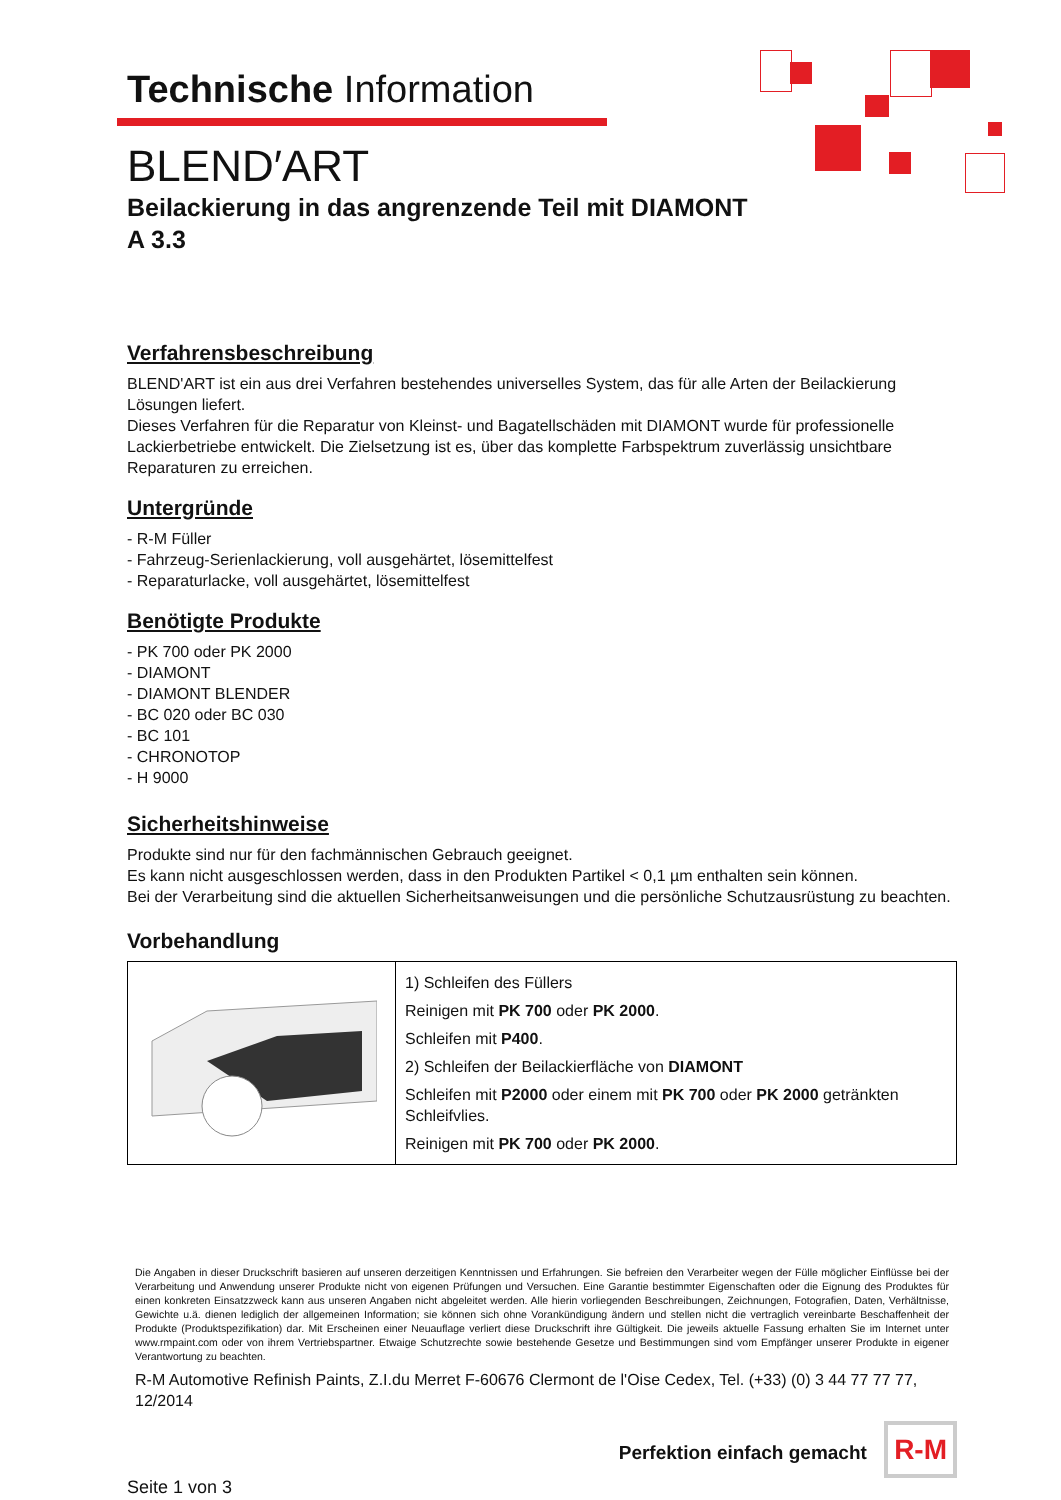Technische Information
BLEND′ART
Beilackierung in das angrenzende Teil mit DIAMONT
A 3.3
Verfahrensbeschreibung
BLEND'ART ist ein aus drei Verfahren bestehendes universelles System, das für alle Arten der Beilackierung Lösungen liefert.
Dieses Verfahren für die Reparatur von Kleinst- und Bagatellschäden mit DIAMONT wurde für professionelle Lackierbetriebe entwickelt. Die Zielsetzung ist es, über das komplette Farbspektrum zuverlässig unsichtbare Reparaturen zu erreichen.
Untergründe
- R-M Füller
- Fahrzeug-Serienlackierung, voll ausgehärtet, lösemittelfest
- Reparaturlacke, voll ausgehärtet, lösemittelfest
Benötigte Produkte
- PK 700 oder PK 2000
- DIAMONT
- DIAMONT BLENDER
- BC 020 oder BC 030
- BC 101
- CHRONOTOP
- H 9000
Sicherheitshinweise
Produkte sind nur für den fachmännischen Gebrauch geeignet.
Es kann nicht ausgeschlossen werden, dass in den Produkten Partikel < 0,1 µm enthalten sein können.
Bei der Verarbeitung sind die aktuellen Sicherheitsanweisungen und die persönliche Schutzausrüstung zu beachten.
Vorbehandlung
| | 1) Schleifen des Füllers Reinigen mit PK 700 oder PK 2000 . Schleifen mit P400 . 2) Schleifen der Beilackierfläche von DIAMONT Schleifen mit P2000 oder einem mit PK 700 oder PK 2000 getränkten Schleifvlies. Reinigen mit PK 700 oder PK 2000 . |
Die Angaben in dieser Druckschrift basieren auf unseren derzeitigen Kenntnissen und Erfahrungen. Sie befreien den Verarbeiter wegen der Fülle möglicher Einflüsse bei der Verarbeitung und Anwendung unserer Produkte nicht von eigenen Prüfungen und Versuchen. Eine Garantie bestimmter Eigenschaften oder die Eignung des Produktes für einen konkreten Einsatzzweck kann aus unseren Angaben nicht abgeleitet werden. Alle hierin vorliegenden Beschreibungen, Zeichnungen, Fotografien, Daten, Verhältnisse, Gewichte u.ä. dienen lediglich der allgemeinen Information; sie können sich ohne Vorankündigung ändern und stellen nicht die vertraglich vereinbarte Beschaffenheit der Produkte (Produktspezifikation) dar. Mit Erscheinen einer Neuauflage verliert diese Druckschrift ihre Gültigkeit. Die jeweils aktuelle Fassung erhalten Sie im Internet unter www.rmpaint.com oder von ihrem Vertriebspartner. Etwaige Schutzrechte sowie bestehende Gesetze und Bestimmungen sind vom Empfänger unserer Produkte in eigener Verantwortung zu beachten.
R-M Automotive Refinish Paints, Z.I.du Merret F-60676 Clermont de l'Oise Cedex, Tel. (+33) (0) 3 44 77 77 77, 12/2014
Seite 1 von 3
Perfektion einfach gemacht R-M